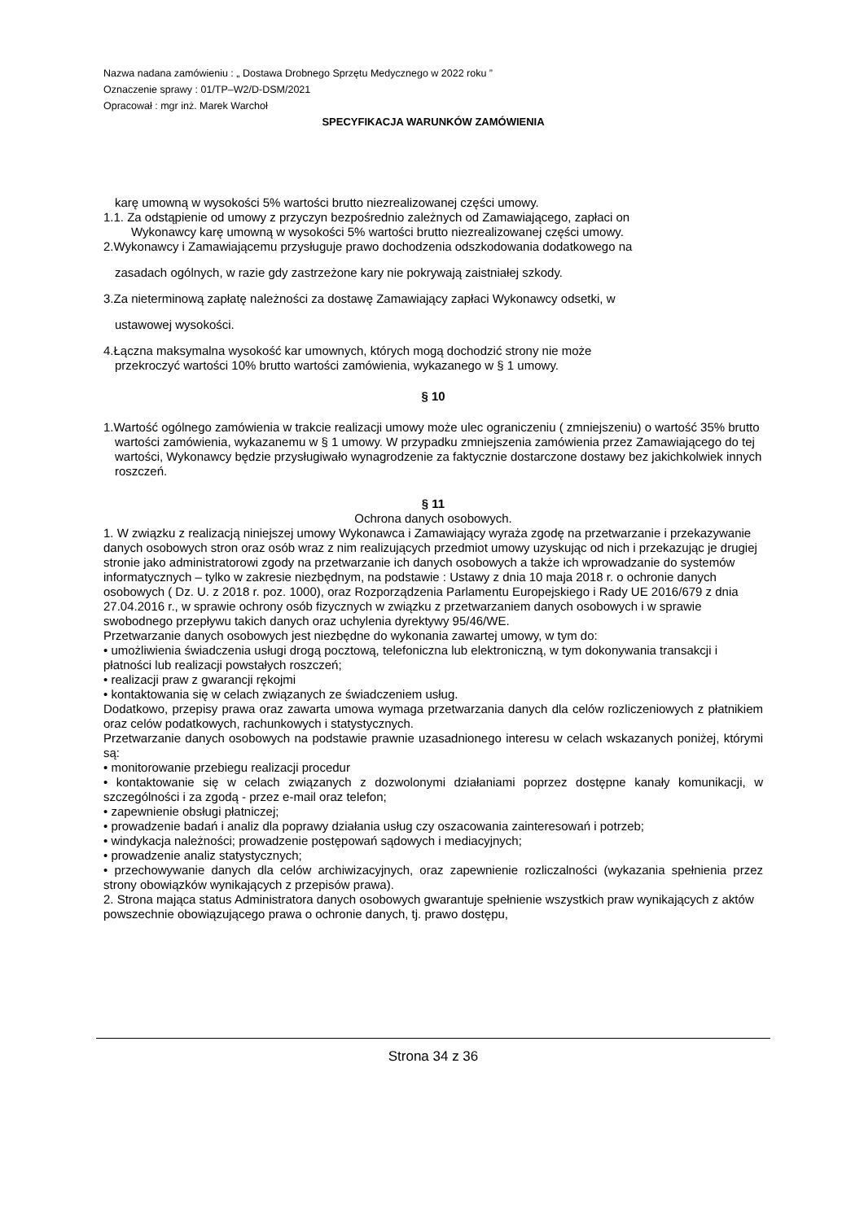Nazwa nadana zamówieniu : „ Dostawa Drobnego Sprzętu Medycznego w 2022 roku ”
Oznaczenie sprawy : 01/TP–W2/D-DSM/2021
Opracował : mgr inż. Marek Warchoł
SPECYFIKACJA WARUNKÓW ZAMÓWIENIA
karę umowną w wysokości 5% wartości brutto niezrealizowanej części umowy.
1.1. Za odstąpienie od umowy z przyczyn bezpośrednio zależnych od Zamawiającego, zapłaci on
Wykonawcy karę umowną w wysokości 5% wartości brutto niezrealizowanej części umowy.
2.Wykonawcy i Zamawiającemu przysługuje prawo dochodzenia odszkodowania dodatkowego na
zasadach ogólnych, w razie gdy zastrzeżone kary nie pokrywają zaistniałej szkody.
3.Za nieterminową zapłatę należności za dostawę Zamawiający zapłaci Wykonawcy odsetki, w
ustawowej wysokości.
4.Łączna maksymalna wysokość kar umownych, których mogą dochodzić strony nie może
przekroczyć wartości 10% brutto wartości zamówienia, wykazanego w § 1 umowy.
§ 10
1.Wartość ogólnego zamówienia w trakcie realizacji umowy może ulec ograniczeniu ( zmniejszeniu) o wartość 35% brutto wartości zamówienia, wykazanemu w § 1 umowy. W przypadku zmniejszenia zamówienia przez Zamawiającego do tej wartości, Wykonawcy będzie przysługiwało wynagrodzenie za faktycznie dostarczone dostawy bez jakichkolwiek innych roszczeń.
§ 11
Ochrona danych osobowych.
1. W związku z realizacją niniejszej umowy Wykonawca i Zamawiający wyraża zgodę na przetwarzanie i przekazywanie danych osobowych stron oraz osób wraz z nim realizujących przedmiot umowy uzyskując od nich i przekazując je drugiej stronie jako administratorowi zgody na przetwarzanie ich danych osobowych a także ich wprowadzanie do systemów informatycznych – tylko w zakresie niezbędnym, na podstawie : Ustawy z dnia 10 maja 2018 r. o ochronie danych osobowych ( Dz. U. z 2018 r. poz. 1000), oraz Rozporządzenia Parlamentu Europejskiego i Rady UE 2016/679 z dnia 27.04.2016 r., w sprawie ochrony osób fizycznych w związku z przetwarzaniem danych osobowych i w sprawie swobodnego przepływu takich danych oraz uchylenia dyrektywy 95/46/WE.
Przetwarzanie danych osobowych jest niezbędne do wykonania zawartej umowy, w tym do:
• umożliwienia świadczenia usługi drogą pocztową, telefoniczna lub elektroniczną, w tym dokonywania transakcji i płatności lub realizacji powstałych roszczeń;
• realizacji praw z gwarancji rękojmi
• kontaktowania się w celach związanych ze świadczeniem usług.
Dodatkowo, przepisy prawa oraz zawarta umowa wymaga przetwarzania danych dla celów rozliczeniowych z płatnikiem oraz celów podatkowych, rachunkowych i statystycznych.
Przetwarzanie danych osobowych na podstawie prawnie uzasadnionego interesu w celach wskazanych poniżej, którymi są:
• monitorowanie przebiegu realizacji procedur
• kontaktowanie się w celach związanych z dozwolonymi działaniami poprzez dostępne kanały komunikacji, w szczególności i za zgodą - przez e-mail oraz telefon;
• zapewnienie obsługi płatniczej;
• prowadzenie badań i analiz dla poprawy działania usług czy oszacowania zainteresowań i potrzeb;
• windykacja należności; prowadzenie postępowań sądowych i mediacyjnych;
• prowadzenie analiz statystycznych;
• przechowywanie danych dla celów archiwizacyjnych, oraz zapewnienie rozliczalności (wykazania spełnienia przez strony obowiązków wynikających z przepisów prawa).
2. Strona mająca status Administratora danych osobowych gwarantuje spełnienie wszystkich praw wynikających z aktów powszechnie obowiązującego prawa o ochronie danych, tj. prawo dostępu,
Strona 34 z 36